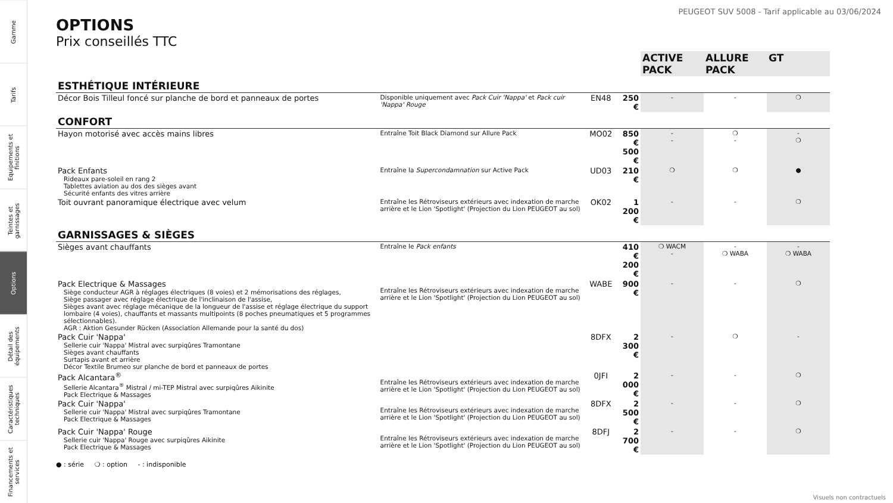Gamme
Tarifs
Equipements et finitions
Teintes et garnissages
Options
Détail des équipements
Caractéristiques techniques
Financements et services
PEUGEOT SUV 5008 - Tarif applicable au 03/06/2024
OPTIONS
Prix conseillés TTC
| | | | | ACTIVE PACK | ALLURE PACK | GT |
| --- | --- | --- | --- | --- | --- | --- |
| ESTHÉTIQUE INTÉRIEURE | | | | | | |
| Décor Bois Tilleul foncé sur planche de bord et panneaux de portes | Disponible uniquement avec Pack Cuir 'Nappa' et Pack cuir 'Nappa' Rouge | EN48 | 250 € | - | - | ❍ |
| CONFORT | | | | | | |
| Hayon motorisé avec accès mains libres | Entraîne Toit Black Diamond sur Allure Pack | MO02 | 850 € 500 € | - - | ❍ - | - ❍ |
| Pack Enfants Rideaux pare-soleil en rang 2 Tablettes aviation au dos des sièges avant Sécurité enfants des vitres arrière | Entraîne la Supercondamnation sur Active Pack | UD03 | 210 € | ❍ | ❍ | ● |
| Toit ouvrant panoramique électrique avec velum | Entraîne les Rétroviseurs extérieurs avec indexation de marche arrière et le Lion 'Spotlight' (Projection du Lion PEUGEOT au sol) | OK02 | 1 200 € | - | - | ❍ |
| GARNISSAGES & SIÈGES | | | | | | |
| Sièges avant chauffants | Entraîne le Pack enfants | | 410 € 200 € | ❍ WACM - | - ❍ WABA | - ❍ WABA |
| Pack Electrique & Massages Siège conducteur AGR à réglages électriques (8 voies) et 2 mémorisations des réglages, Siège passager avec réglage électrique de l'inclinaison de l'assise, Sièges avant avec réglage mécanique de la longueur de l'assise et réglage électrique du support lombaire (4 voies), chauffants et massants multipoints (8 poches pneumatiques et 5 programmes sélectionnables). AGR : Aktion Gesunder Rücken (Association Allemande pour la santé du dos) | Entraîne les Rétroviseurs extérieurs avec indexation de marche arrière et le Lion 'Spotlight' (Projection du Lion PEUGEOT au sol) | WABE | 900 € | - | - | ❍ |
| Pack Cuir 'Nappa' Sellerie cuir 'Nappa' Mistral avec surpiqûres Tramontane Sièges avant chauffants Surtapis avant et arrière Décor Textile Brumeo sur planche de bord et panneaux de portes | | 8DFX | 2 300 € | - | ❍ | - |
| Pack Alcantara<sup>®</sup> Sellerie Alcantara<sup>®</sup> Mistral / mi-TEP Mistral avec surpiqûres Aikinite Pack Electrique & Massages | Entraîne les Rétroviseurs extérieurs avec indexation de marche arrière et le Lion 'Spotlight' (Projection du Lion PEUGEOT au sol) | 0JFI | 2 000 € | - | - | ❍ |
| Pack Cuir 'Nappa' Sellerie cuir 'Nappa' Mistral avec surpiqûres Tramontane Pack Electrique & Massages | Entraîne les Rétroviseurs extérieurs avec indexation de marche arrière et le Lion 'Spotlight' (Projection du Lion PEUGEOT au sol) | 8DFX | 2 500 € | - | - | ❍ |
| Pack Cuir 'Nappa' Rouge Sellerie cuir 'Nappa' Rouge avec surpiqûres Aikinite Pack Electrique & Massages | Entraîne les Rétroviseurs extérieurs avec indexation de marche arrière et le Lion 'Spotlight' (Projection du Lion PEUGEOT au sol) | 8DFJ | 2 700 € | - | - | ❍ |
● : série ❍ : option - : indisponible
Visuels non contractuels